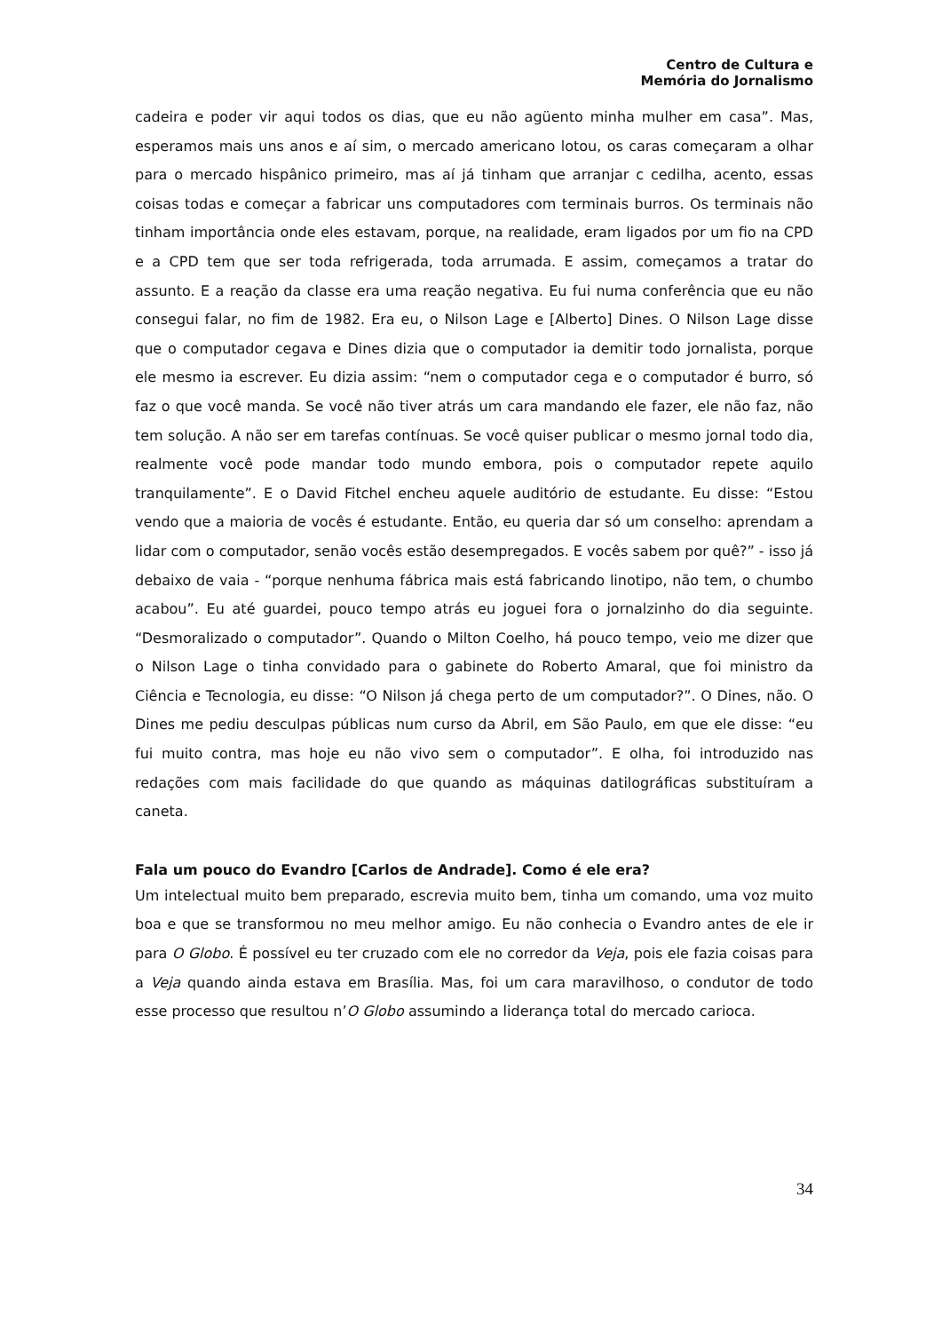Centro de Cultura e
Memória do Jornalismo
cadeira e poder vir aqui todos os dias, que eu não agüento minha mulher em casa”. Mas, esperamos mais uns anos e aí sim, o mercado americano lotou, os caras começaram a olhar para o mercado hispânico primeiro, mas aí já tinham que arranjar c cedilha, acento, essas coisas todas e começar a fabricar uns computadores com terminais burros. Os terminais não tinham importância onde eles estavam, porque, na realidade, eram ligados por um fio na CPD e a CPD tem que ser toda refrigerada, toda arrumada. E assim, começamos a tratar do assunto. E a reação da classe era uma reação negativa. Eu fui numa conferência que eu não consegui falar, no fim de 1982. Era eu, o Nilson Lage e [Alberto] Dines. O Nilson Lage disse que o computador cegava e Dines dizia que o computador ia demitir todo jornalista, porque ele mesmo ia escrever. Eu dizia assim: “nem o computador cega e o computador é burro, só faz o que você manda. Se você não tiver atrás um cara mandando ele fazer, ele não faz, não tem solução. A não ser em tarefas contínuas. Se você quiser publicar o mesmo jornal todo dia, realmente você pode mandar todo mundo embora, pois o computador repete aquilo tranquilamente”. E o David Fitchel encheu aquele auditório de estudante. Eu disse: “Estou vendo que a maioria de vocês é estudante. Então, eu queria dar só um conselho: aprendam a lidar com o computador, senão vocês estão desempregados. E vocês sabem por quê?” - isso já debaixo de vaia - “porque nenhuma fábrica mais está fabricando linotipo, não tem, o chumbo acabou”. Eu até guardei, pouco tempo atrás eu joguei fora o jornalzinho do dia seguinte. “Desmoralizado o computador”. Quando o Milton Coelho, há pouco tempo, veio me dizer que o Nilson Lage o tinha convidado para o gabinete do Roberto Amaral, que foi ministro da Ciência e Tecnologia, eu disse: “O Nilson já chega perto de um computador?”. O Dines, não. O Dines me pediu desculpas públicas num curso da Abril, em São Paulo, em que ele disse: “eu fui muito contra, mas hoje eu não vivo sem o computador”. E olha, foi introduzido nas redações com mais facilidade do que quando as máquinas datilográficas substituíram a caneta.
Fala um pouco do Evandro [Carlos de Andrade]. Como é ele era?
Um intelectual muito bem preparado, escrevia muito bem, tinha um comando, uma voz muito boa e que se transformou no meu melhor amigo. Eu não conhecia o Evandro antes de ele ir para O Globo. É possível eu ter cruzado com ele no corredor da Veja, pois ele fazia coisas para a Veja quando ainda estava em Brasília. Mas, foi um cara maravilhoso, o condutor de todo esse processo que resultou n’O Globo assumindo a liderança total do mercado carioca.
34